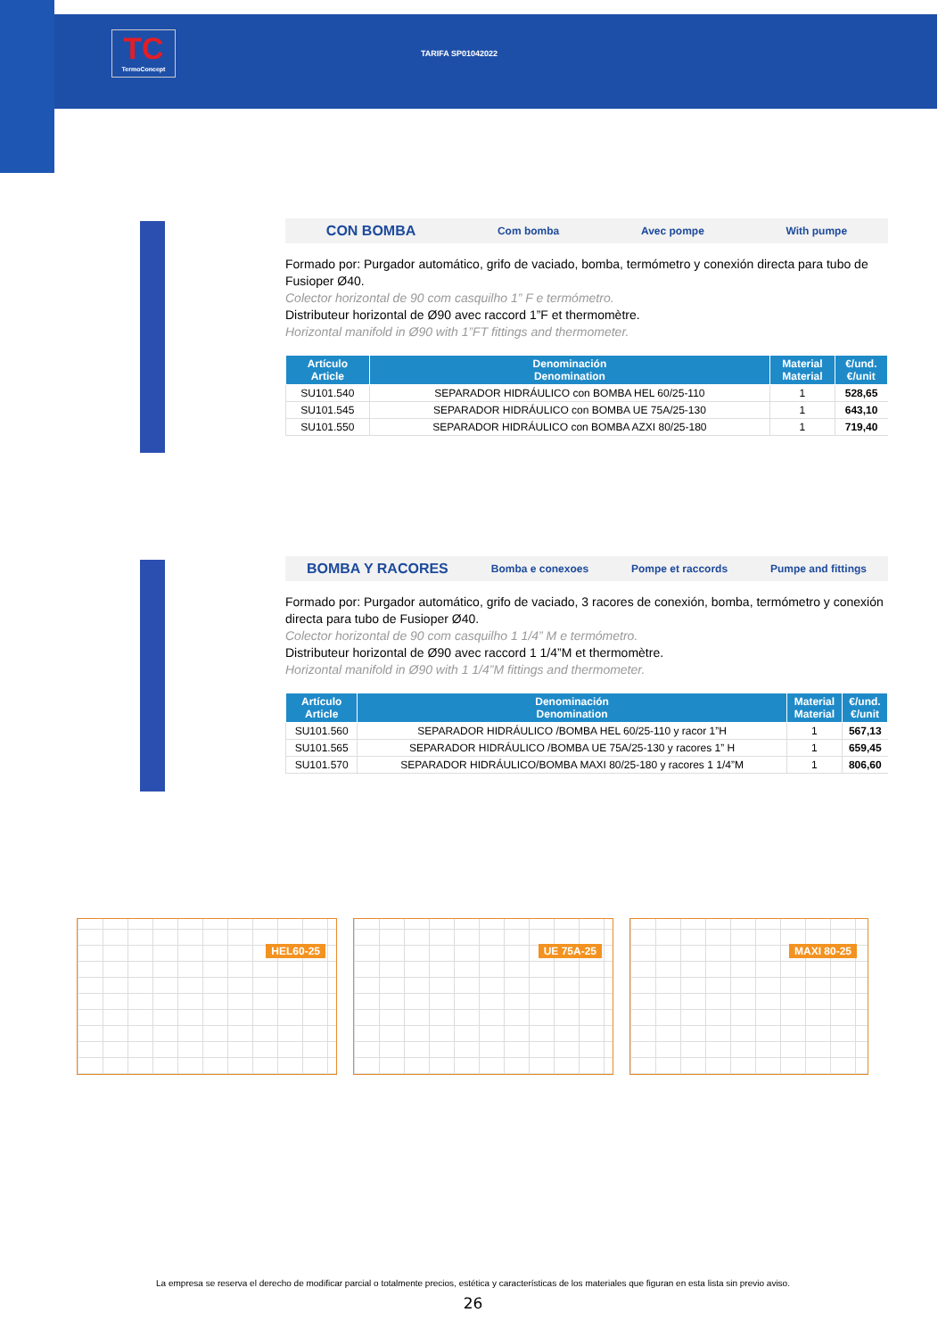TC
TermoConcept
TARIFA SP01042022
CON BOMBA Com bomba Avec pompe With pumpe
Formado por: Purgador automático, grifo de vaciado, bomba, termómetro y conexión directa para tubo de Fusioper Ø40.
Colector horizontal de 90 com casquilho 1” F e termómetro.
Distributeur horizontal de Ø90 avec raccord 1”F et thermomètre.
Horizontal manifold in Ø90 with 1”FT fittings and thermometer.
| Artículo Article | Denominación Denomination | Material Material | €/und. €/unit |
| --- | --- | --- | --- |
| SU101.540 | SEPARADOR HIDRÁULICO con BOMBA HEL 60/25-110 | 1 | 528,65 |
| SU101.545 | SEPARADOR HIDRÁULICO con BOMBA UE 75A/25-130 | 1 | 643,10 |
| SU101.550 | SEPARADOR HIDRÁULICO con BOMBA AZXI 80/25-180 | 1 | 719,40 |
BOMBA Y RACORES Bomba e conexoes Pompe et raccords Pumpe and fittings
Formado por: Purgador automático, grifo de vaciado, 3 racores de conexión, bomba, termómetro y conexión directa para tubo de Fusioper Ø40.
Colector horizontal de 90 com casquilho 1 1/4” M e termómetro.
Distributeur horizontal de Ø90 avec raccord 1 1/4”M et thermomètre.
Horizontal manifold in Ø90 with 1 1/4”M fittings and thermometer.
| Artículo Article | Denominación Denomination | Material Material | €/und. €/unit |
| --- | --- | --- | --- |
| SU101.560 | SEPARADOR HIDRÁULICO /BOMBA HEL 60/25-110 y racor 1”H | 1 | 567,13 |
| SU101.565 | SEPARADOR HIDRÁULICO /BOMBA UE 75A/25-130 y racores 1” H | 1 | 659,45 |
| SU101.570 | SEPARADOR HIDRÁULICO/BOMBA MAXI 80/25-180 y racores 1 1/4”M | 1 | 806,60 |
HEL60-25
UE 75A-25
MAXI 80-25
La empresa se reserva el derecho de modificar parcial o totalmente precios, estética y características de los materiales que figuran en esta lista sin previo aviso.
26